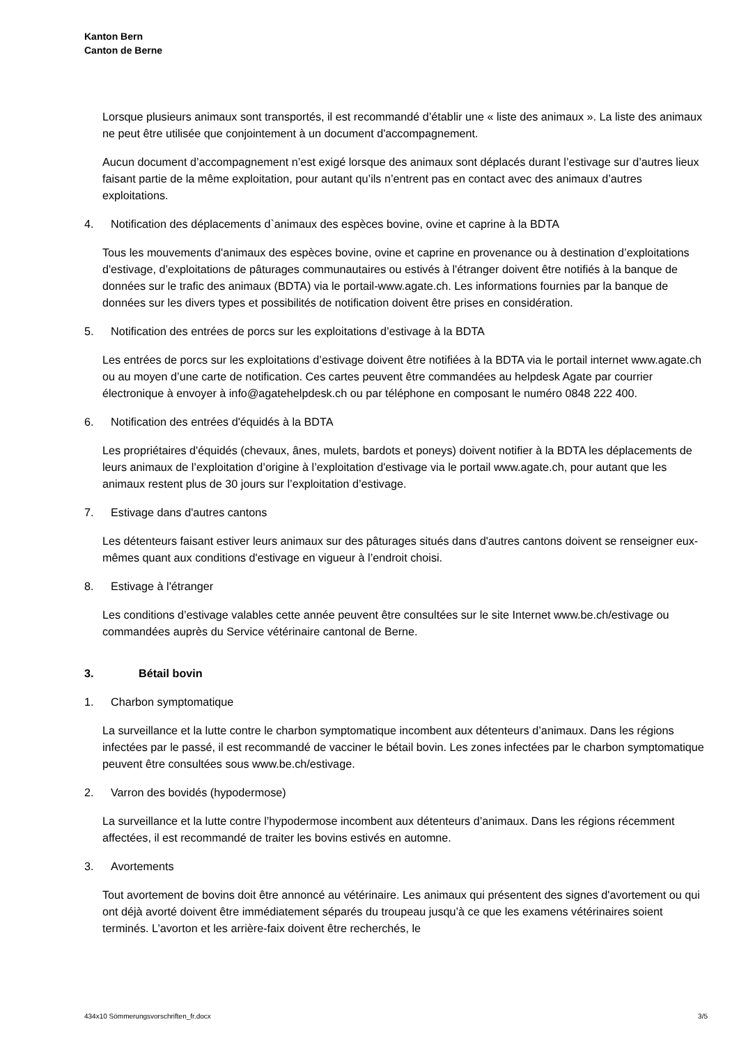Kanton Bern
Canton de Berne
Lorsque plusieurs animaux sont transportés, il est recommandé d’établir une « liste des animaux ». La liste des animaux ne peut être utilisée que conjointement à un document d'accompagnement.
Aucun document d’accompagnement n’est exigé lorsque des animaux sont déplacés durant l’estivage sur d’autres lieux faisant partie de la même exploitation, pour autant qu’ils n’entrent pas en contact avec des animaux d’autres exploitations.
4. Notification des déplacements d`animaux des espèces bovine, ovine et caprine à la BDTA
Tous les mouvements d'animaux des espèces bovine, ovine et caprine en provenance ou à destination d’exploitations d'estivage, d’exploitations de pâturages communautaires ou estivés à l'étranger doivent être notifiés à la banque de données sur le trafic des animaux (BDTA) via le portail-www.agate.ch. Les informations fournies par la banque de données sur les divers types et possibilités de notification doivent être prises en considération.
5. Notification des entrées de porcs sur les exploitations d’estivage à la BDTA
Les entrées de porcs sur les exploitations d’estivage doivent être notifiées à la BDTA via le portail internet www.agate.ch ou au moyen d’une carte de notification. Ces cartes peuvent être commandées au helpdesk Agate par courrier électronique à envoyer à info@agatehelpdesk.ch ou par téléphone en composant le numéro 0848 222 400.
6. Notification des entrées d'équidés à la BDTA
Les propriétaires d'équidés (chevaux, ânes, mulets, bardots et poneys) doivent notifier à la BDTA les déplacements de leurs animaux de l’exploitation d’origine à l’exploitation d'estivage via le portail www.agate.ch, pour autant que les animaux restent plus de 30 jours sur l’exploitation d’estivage.
7. Estivage dans d'autres cantons
Les détenteurs faisant estiver leurs animaux sur des pâturages situés dans d'autres cantons doivent se renseigner eux-mêmes quant aux conditions d'estivage en vigueur à l’endroit choisi.
8. Estivage à l'étranger
Les conditions d’estivage valables cette année peuvent être consultées sur le site Internet www.be.ch/estivage ou commandées auprès du Service vétérinaire cantonal de Berne.
3. Bétail bovin
1. Charbon symptomatique
La surveillance et la lutte contre le charbon symptomatique incombent aux détenteurs d’animaux. Dans les régions infectées par le passé, il est recommandé de vacciner le bétail bovin. Les zones infectées par le charbon symptomatique peuvent être consultées sous www.be.ch/estivage.
2. Varron des bovidés (hypodermose)
La surveillance et la lutte contre l’hypodermose incombent aux détenteurs d’animaux. Dans les régions récemment affectées, il est recommandé de traiter les bovins estivés en automne.
3. Avortements
Tout avortement de bovins doit être annoncé au vétérinaire. Les animaux qui présentent des signes d'avortement ou qui ont déjà avorté doivent être immédiatement séparés du troupeau jusqu’à ce que les examens vétérinaires soient terminés. L’avorton et les arrière-faix doivent être recherchés, le
434x10 Sömmerungsvorschriften_fr.docx 3/5